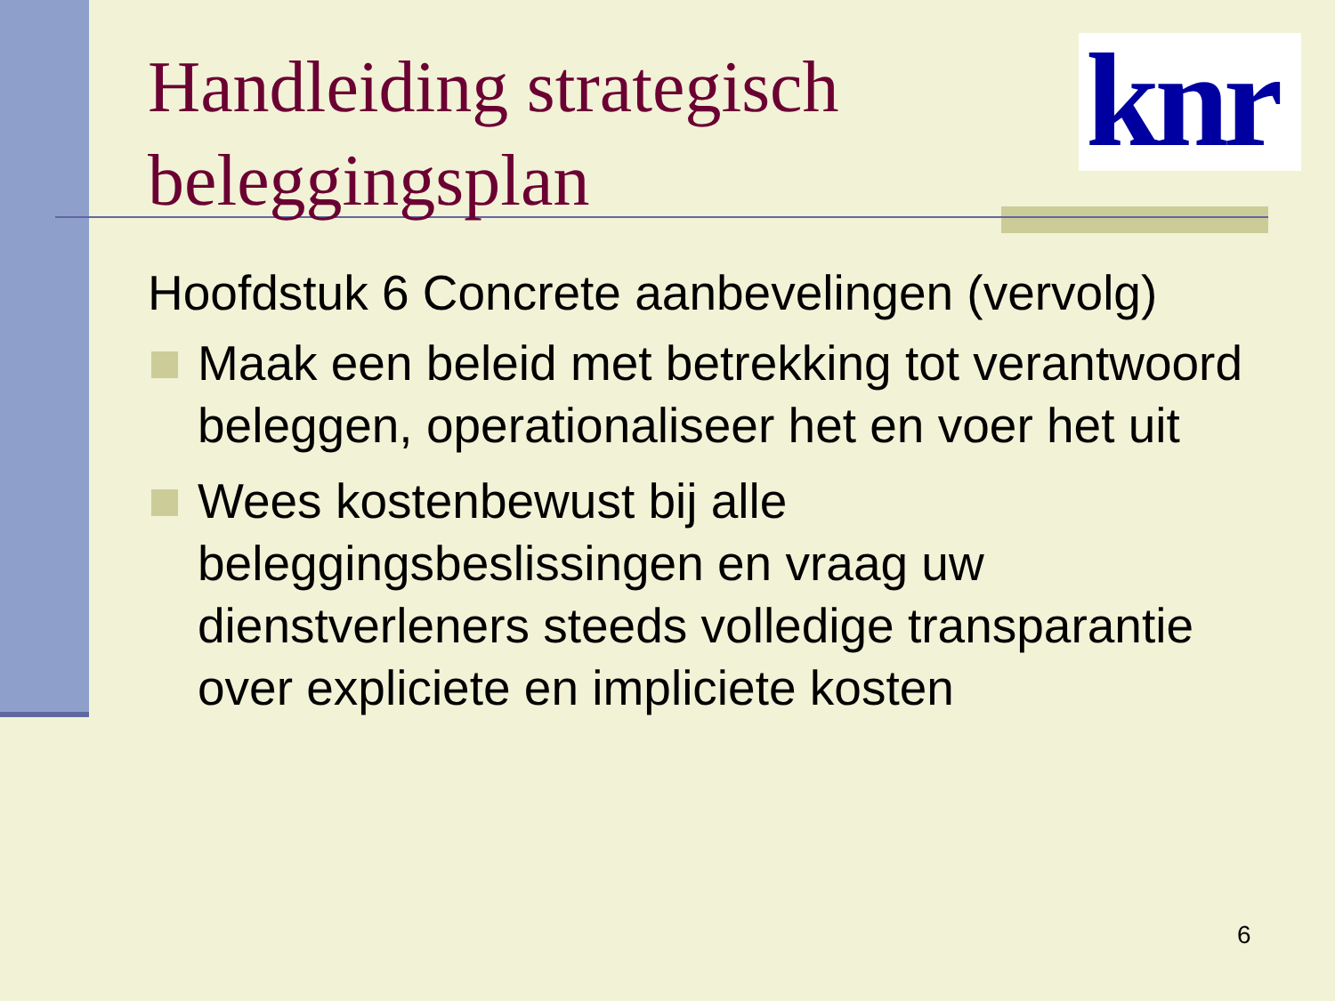knr
Handleiding strategisch
beleggingsplan
Hoofdstuk 6 Concrete aanbevelingen (vervolg)
Maak een beleid met betrekking tot verantwoord beleggen, operationaliseer het en voer het uit
Wees kostenbewust bij alle beleggingsbeslissingen en vraag uw dienstverleners steeds volledige transparantie over expliciete en impliciete kosten
6